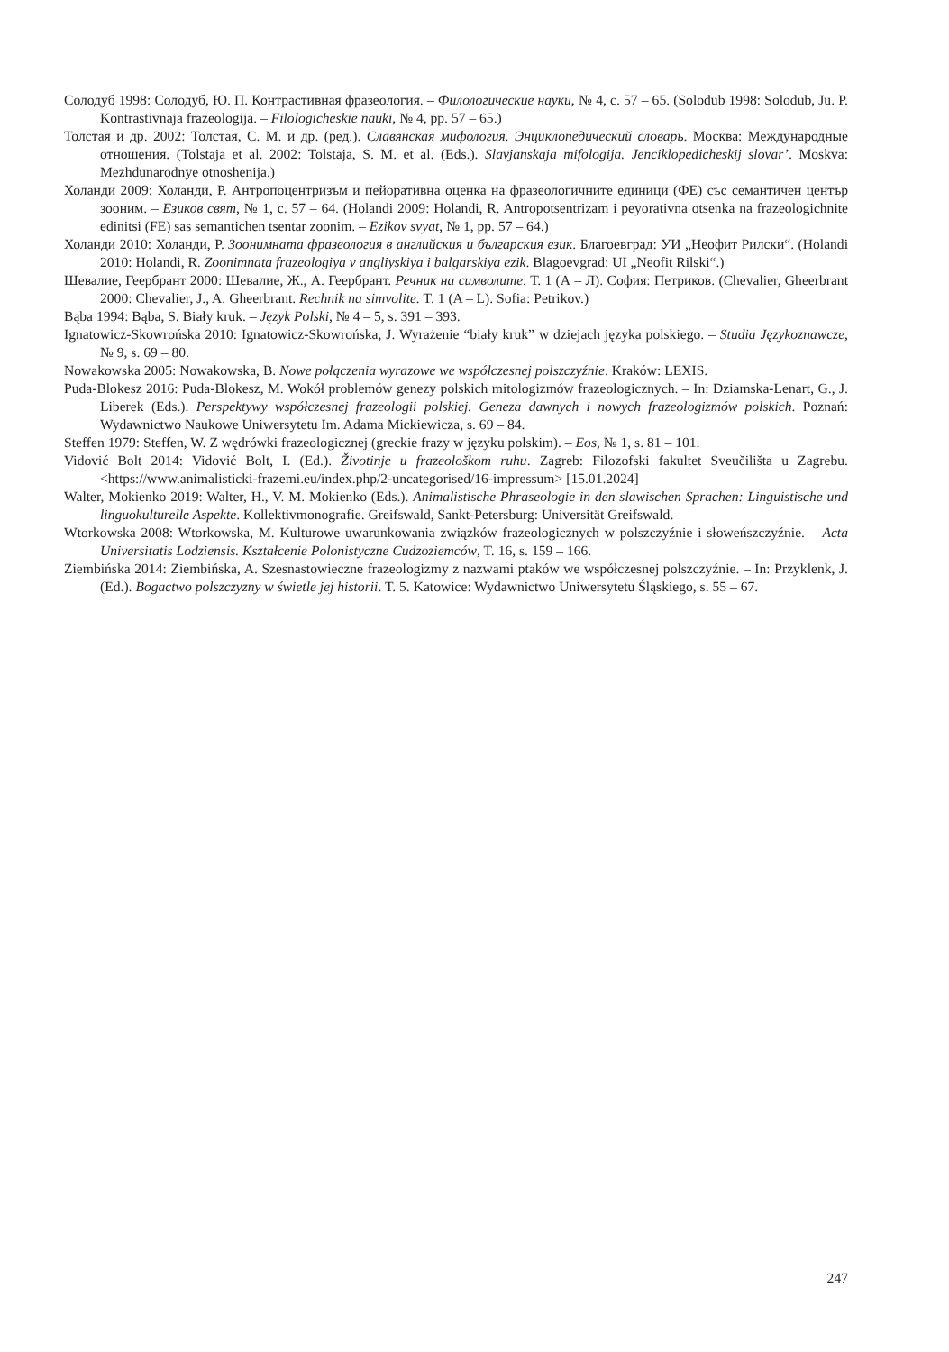Солодуб 1998: Солодуб, Ю. П. Контрастивная фразеология. – Филологические науки, № 4, с. 57 – 65. (Solodub 1998: Solodub, Ju. P. Kontrastivnaja frazeologija. – Filologicheskie nauki, № 4, pp. 57 – 65.)
Толстая и др. 2002: Толстая, С. М. и др. (ред.). Славянская мифология. Энциклопедический словарь. Москва: Международные отношения. (Tolstaja et al. 2002: Tolstaja, S. M. et al. (Eds.). Slavjanskaja mifologija. Jenciklopedicheskij slovar’. Moskva: Mezhdunarodnye otnoshenija.)
Холанди 2009: Холанди, Р. Антропоцентризъм и пейоративна оценка на фразеологичните единици (ФЕ) със семантичен център зооним. – Езиков свят, № 1, с. 57 – 64. (Holandi 2009: Holandi, R. Antropotsentrizam i peyorativna otsenka na frazeologichnite edinitsi (FE) sas semantichen tsentar zoonim. – Ezikov svyat, № 1, pp. 57 – 64.)
Холанди 2010: Холанди, Р. Зоонимната фразеология в английския и българския език. Благоевград: УИ „Неофит Рилски“. (Holandi 2010: Holandi, R. Zoonimnata frazeologiya v angliyskiya i balgarskiya ezik. Blagoevgrad: UI „Neofit Rilski“.)
Шевалие, Геербрант 2000: Шевалие, Ж., А. Геербрант. Речник на символите. Т. 1 (А – Л). София: Петриков. (Chevalier, Gheerbrant 2000: Chevalier, J., A. Gheerbrant. Rechnik na simvolite. T. 1 (A – L). Sofia: Petrikov.)
Bąba 1994: Bąba, S. Biały kruk. – Język Polski, № 4 – 5, s. 391 – 393.
Ignatowicz-Skowrońska 2010: Ignatowicz-Skowrońska, J. Wyrażenie “biały kruk” w dziejach języka polskiego. – Studia Językoznawcze, № 9, s. 69 – 80.
Nowakowska 2005: Nowakowska, B. Nowe połączenia wyrazowe we współczesnej polszczyźnie. Kraków: LEXIS.
Puda-Blokesz 2016: Puda-Blokesz, M. Wokół problemów genezy polskich mitologizmów frazeologicznych. – In: Dziamska-Lenart, G., J. Liberek (Eds.). Perspektywy współczesnej frazeologii polskiej. Geneza dawnych i nowych frazeologizmów polskich. Poznań: Wydawnictwo Naukowe Uniwersytetu Im. Adama Mickiewicza, s. 69 – 84.
Steffen 1979: Steffen, W. Z wędrówki frazeologicznej (greckie frazy w języku polskim). – Eos, № 1, s. 81 – 101.
Vidović Bolt 2014: Vidović Bolt, I. (Ed.). Životinje u frazeološkom ruhu. Zagreb: Filozofski fakultet Sveučilišta u Zagrebu. <https://www.animalisticki-frazemi.eu/index.php/2-uncategorised/16-impressum> [15.01.2024]
Walter, Mokienko 2019: Walter, H., V. M. Mokienko (Eds.). Animalistische Phraseologie in den slawischen Sprachen: Linguistische und linguokulturelle Aspekte. Kollektivmonografie. Greifswald, Sankt-Petersburg: Universität Greifswald.
Wtorkowska 2008: Wtorkowska, M. Kulturowe uwarunkowania związków frazeologicznych w polszczyźnie i słoweńszczyźnie. – Acta Universitatis Lodziensis. Kształcenie Polonistyczne Cudzoziemców, T. 16, s. 159 – 166.
Ziembińska 2014: Ziembińska, A. Szesnastowieczne frazeologizmy z nazwami ptaków we współczesnej polszczyźnie. – In: Przyklenk, J. (Ed.). Bogactwo polszczyzny w świetle jej historii. T. 5. Katowice: Wydawnictwo Uniwersytetu Śląskiego, s. 55 – 67.
247